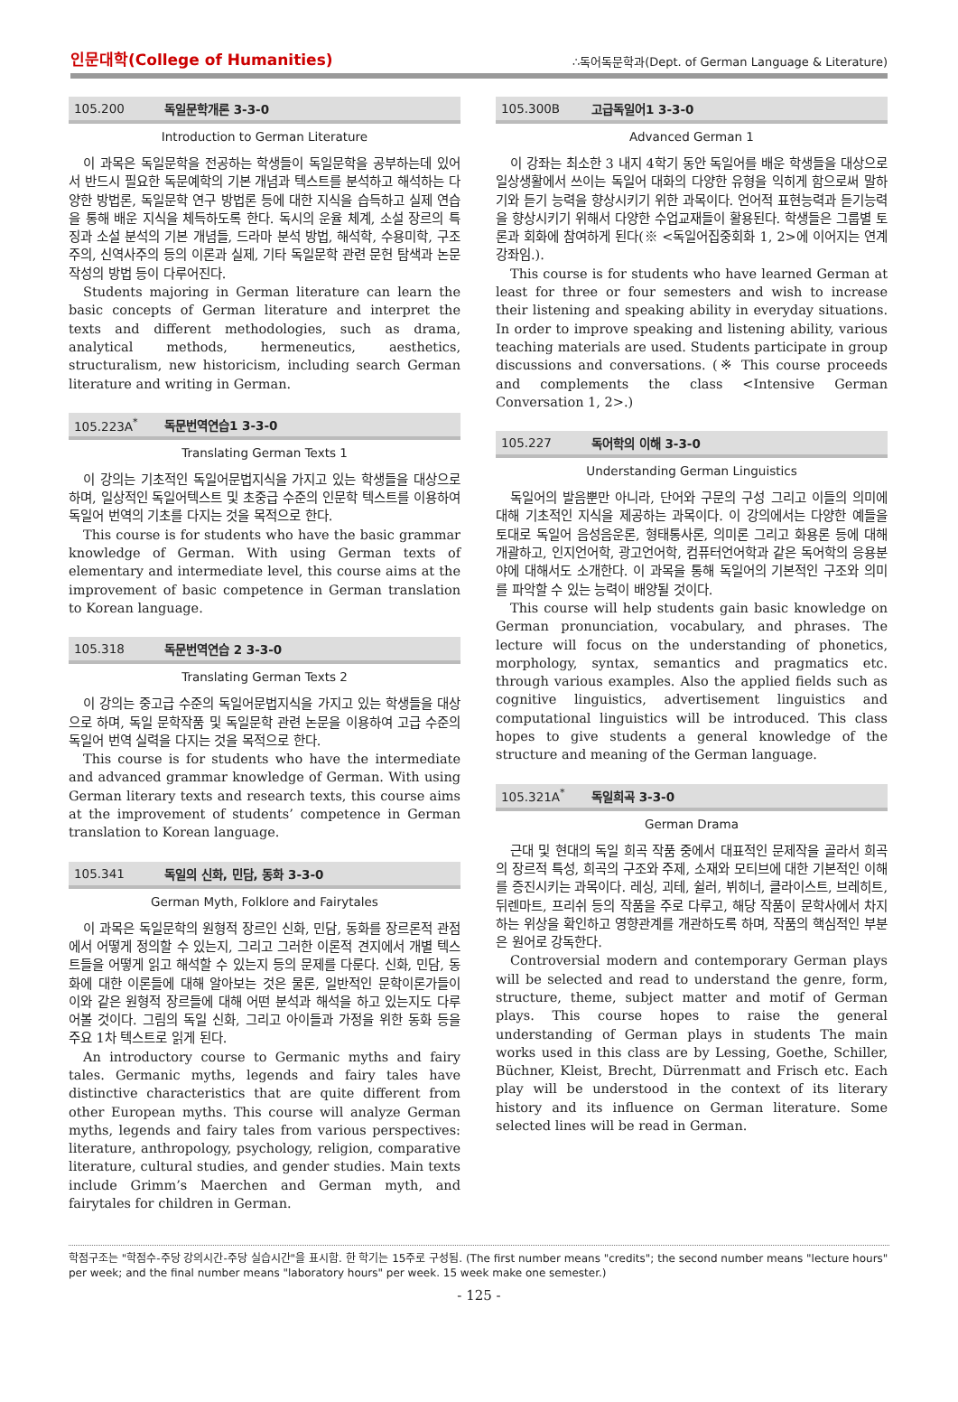인문대학(College of Humanities) ∴독어독문학과(Dept. of German Language & Literature)
105.200 독일문학개론 3-3-0
Introduction to German Literature
이 과목은 독일문학을 전공하는 학생들이 독일문학을 공부하는데 있어서 반드시 필요한 독문예학의 기본 개념과 텍스트를 분석하고 해석하는 다양한 방법론, 독일문학 연구 방법론 등에 대한 지식을 습득하고 실제 연습을 통해 배운 지식을 체득하도록 한다. 독시의 운율 체계, 소설 장르의 특징과 소설 분석의 기본 개념들, 드라마 분석 방법, 해석학, 수용미학, 구조주의, 신역사주의 등의 이론과 실제, 기타 독일문학 관련 문헌 탐색과 논문 작성의 방법 등이 다루어진다.
Students majoring in German literature can learn the basic concepts of German literature and interpret the texts and different methodologies, such as drama, analytical methods, hermeneutics, aesthetics, structuralism, new historicism, including search German literature and writing in German.
105.223A<sup>*</sup> 독문번역연습1 3-3-0
Translating German Texts 1
이 강의는 기초적인 독일어문법지식을 가지고 있는 학생들을 대상으로 하며, 일상적인 독일어텍스트 및 초중급 수준의 인문학 텍스트를 이용하여 독일어 번역의 기초를 다지는 것을 목적으로 한다.
This course is for students who have the basic grammar knowledge of German. With using German texts of elementary and intermediate level, this course aims at the improvement of basic competence in German translation to Korean language.
105.318 독문번역연습 2 3-3-0
Translating German Texts 2
이 강의는 중고급 수준의 독일어문법지식을 가지고 있는 학생들을 대상으로 하며, 독일 문학작품 및 독일문학 관련 논문을 이용하여 고급 수준의 독일어 번역 실력을 다지는 것을 목적으로 한다.
This course is for students who have the intermediate and advanced grammar knowledge of German. With using German literary texts and research texts, this course aims at the improvement of students’ competence in German translation to Korean language.
105.341 독일의 신화, 민담, 동화 3-3-0
German Myth, Folklore and Fairytales
이 과목은 독일문학의 원형적 장르인 신화, 민담, 동화를 장르론적 관점에서 어떻게 정의할 수 있는지, 그리고 그러한 이론적 견지에서 개별 텍스트들을 어떻게 읽고 해석할 수 있는지 등의 문제를 다룬다. 신화, 민담, 동화에 대한 이론들에 대해 알아보는 것은 물론, 일반적인 문학이론가들이 이와 같은 원형적 장르들에 대해 어떤 분석과 해석을 하고 있는지도 다루어볼 것이다. 그림의 독일 신화, 그리고 아이들과 가정을 위한 동화 등을 주요 1차 텍스트로 읽게 된다.
An introductory course to Germanic myths and fairy tales. Germanic myths, legends and fairy tales have distinctive characteristics that are quite different from other European myths. This course will analyze German myths, legends and fairy tales from various perspectives: literature, anthropology, psychology, religion, comparative literature, cultural studies, and gender studies. Main texts include Grimm’s Maerchen and German myth, and fairytales for children in German.
105.300B 고급독일어1 3-3-0
Advanced German 1
이 강좌는 최소한 3 내지 4학기 동안 독일어를 배운 학생들을 대상으로 일상생활에서 쓰이는 독일어 대화의 다양한 유형을 익히게 함으로써 말하기와 듣기 능력을 향상시키기 위한 과목이다. 언어적 표현능력과 듣기능력을 향상시키기 위해서 다양한 수업교재들이 활용된다. 학생들은 그룹별 토론과 회화에 참여하게 된다(※ <독일어집중회화 1, 2>에 이어지는 연계 강좌임.).
This course is for students who have learned German at least for three or four semesters and wish to increase their listening and speaking ability in everyday situations. In order to improve speaking and listening ability, various teaching materials are used. Students participate in group discussions and conversations. (※ This course proceeds and complements the class <Intensive German Conversation 1, 2>.)
105.227 독어학의 이해 3-3-0
Understanding German Linguistics
독일어의 발음뿐만 아니라, 단어와 구문의 구성 그리고 이들의 의미에 대해 기초적인 지식을 제공하는 과목이다. 이 강의에서는 다양한 예들을 토대로 독일어 음성음운론, 형태통사론, 의미론 그리고 화용론 등에 대해 개괄하고, 인지언어학, 광고언어학, 컴퓨터언어학과 같은 독어학의 응용분야에 대해서도 소개한다. 이 과목을 통해 독일어의 기본적인 구조와 의미를 파악할 수 있는 능력이 배양될 것이다.
This course will help students gain basic knowledge on German pronunciation, vocabulary, and phrases. The lecture will focus on the understanding of phonetics, morphology, syntax, semantics and pragmatics etc. through various examples. Also the applied fields such as cognitive linguistics, advertisement linguistics and computational linguistics will be introduced. This class hopes to give students a general knowledge of the structure and meaning of the German language.
105.321A<sup>*</sup> 독일희곡 3-3-0
German Drama
근대 및 현대의 독일 희곡 작품 중에서 대표적인 문제작을 골라서 희곡의 장르적 특성, 희곡의 구조와 주제, 소재와 모티브에 대한 기본적인 이해를 증진시키는 과목이다. 레싱, 괴테, 쉴러, 뷔히너, 클라이스트, 브레히트, 뒤렌마트, 프리쉬 등의 작품을 주로 다루고, 해당 작품이 문학사에서 차지하는 위상을 확인하고 영향관계를 개관하도록 하며, 작품의 핵심적인 부분은 원어로 강독한다.
Controversial modern and contemporary German plays will be selected and read to understand the genre, form, structure, theme, subject matter and motif of German plays. This course hopes to raise the general understanding of German plays in students The main works used in this class are by Lessing, Goethe, Schiller, Büchner, Kleist, Brecht, Dürrenmatt and Frisch etc. Each play will be understood in the context of its literary history and its influence on German literature. Some selected lines will be read in German.
학점구조는 "학점수-주당 강의시간-주당 실습시간"을 표시함. 한 학기는 15주로 구성됨. (The first number means "credits"; the second number means "lecture hours" per week; and the final number means "laboratory hours" per week. 15 week make one semester.)
- 125 -